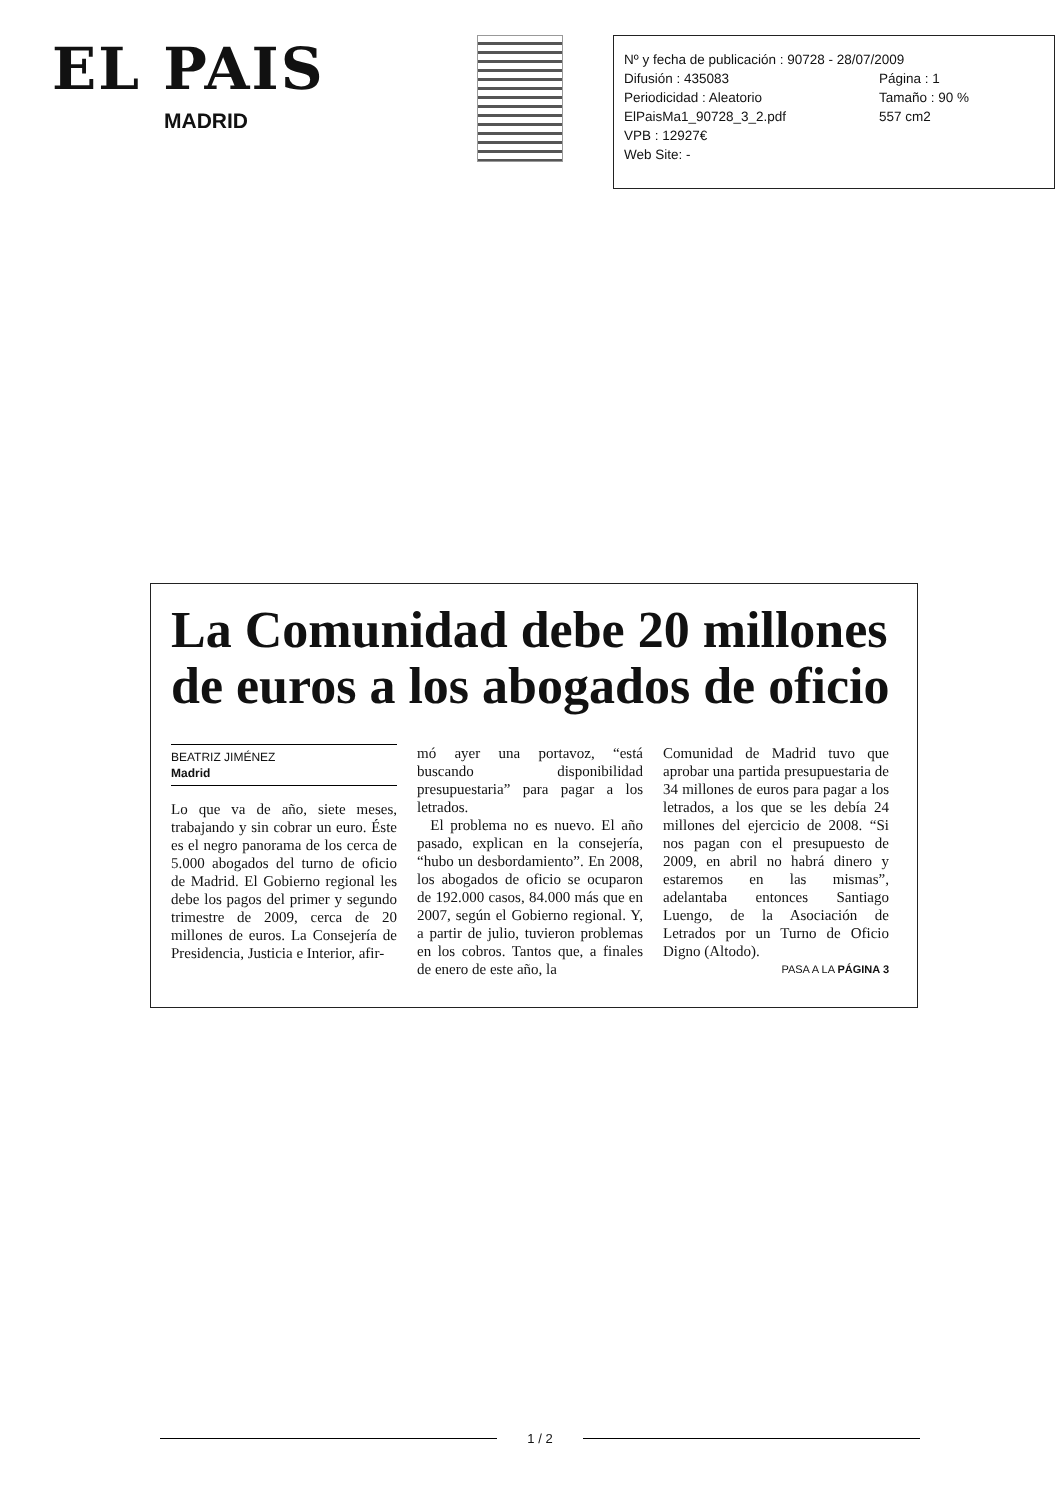EL PAIS
MADRID
Nº y fecha de publicación : 90728 - 28/07/2009
Difusión : 435083 Página : 1
Periodicidad : Aleatorio Tamaño : 90 %
ElPaisMa1_90728_3_2.pdf 557 cm2
VPB : 12927€
Web Site: -
La Comunidad debe 20 millones de euros a los abogados de oficio
BEATRIZ JIMÉNEZ
Madrid
Lo que va de año, siete meses, trabajando y sin cobrar un euro. Éste es el negro panorama de los cerca de 5.000 abogados del turno de oficio de Madrid. El Gobierno regional les debe los pagos del primer y segundo trimestre de 2009, cerca de 20 millones de euros. La Consejería de Presidencia, Justicia e Interior, afir-
mó ayer una portavoz, “está buscando disponibilidad presupuestaria” para pagar a los letrados.
El problema no es nuevo. El año pasado, explican en la consejería, “hubo un desbordamiento”. En 2008, los abogados de oficio se ocuparon de 192.000 casos, 84.000 más que en 2007, según el Gobierno regional. Y, a partir de julio, tuvieron problemas en los cobros. Tantos que, a finales de enero de este año, la
Comunidad de Madrid tuvo que aprobar una partida presupuestaria de 34 millones de euros para pagar a los letrados, a los que se les debía 24 millones del ejercicio de 2008. “Si nos pagan con el presupuesto de 2009, en abril no habrá dinero y estaremos en las mismas”, adelantaba entonces Santiago Luengo, de la Asociación de Letrados por un Turno de Oficio Digno (Altodo).
PASA A LA PÁGINA 3
1 / 2